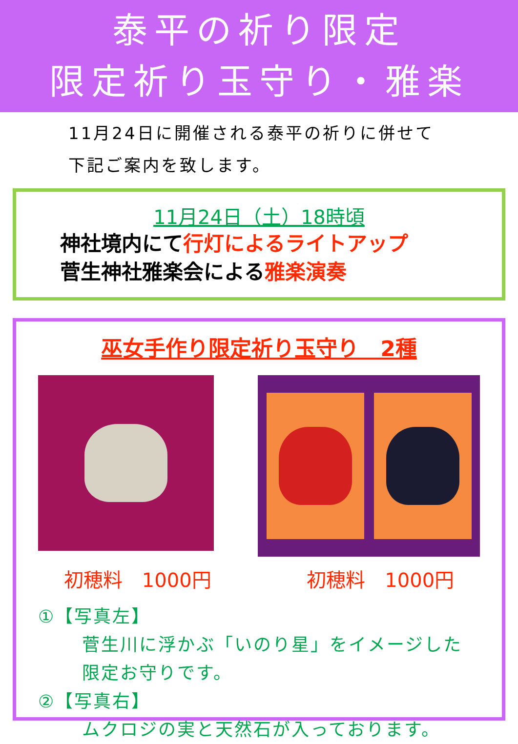泰平の祈り限定
限定祈り玉守り・雅楽
11月24日に開催される泰平の祈りに併せて
下記ご案内を致します。
11月24日（土）18時頃
神社境内にて行灯によるライトアップ
菅生神社雅楽会による雅楽演奏
巫女手作り限定祈り玉守り　2種
初穂料　1000円 初穂料　1000円
①【写真左】
菅生川に浮かぶ「いのり星」をイメージした
限定お守りです。
②【写真右】
ムクロジの実と天然石が入っております。